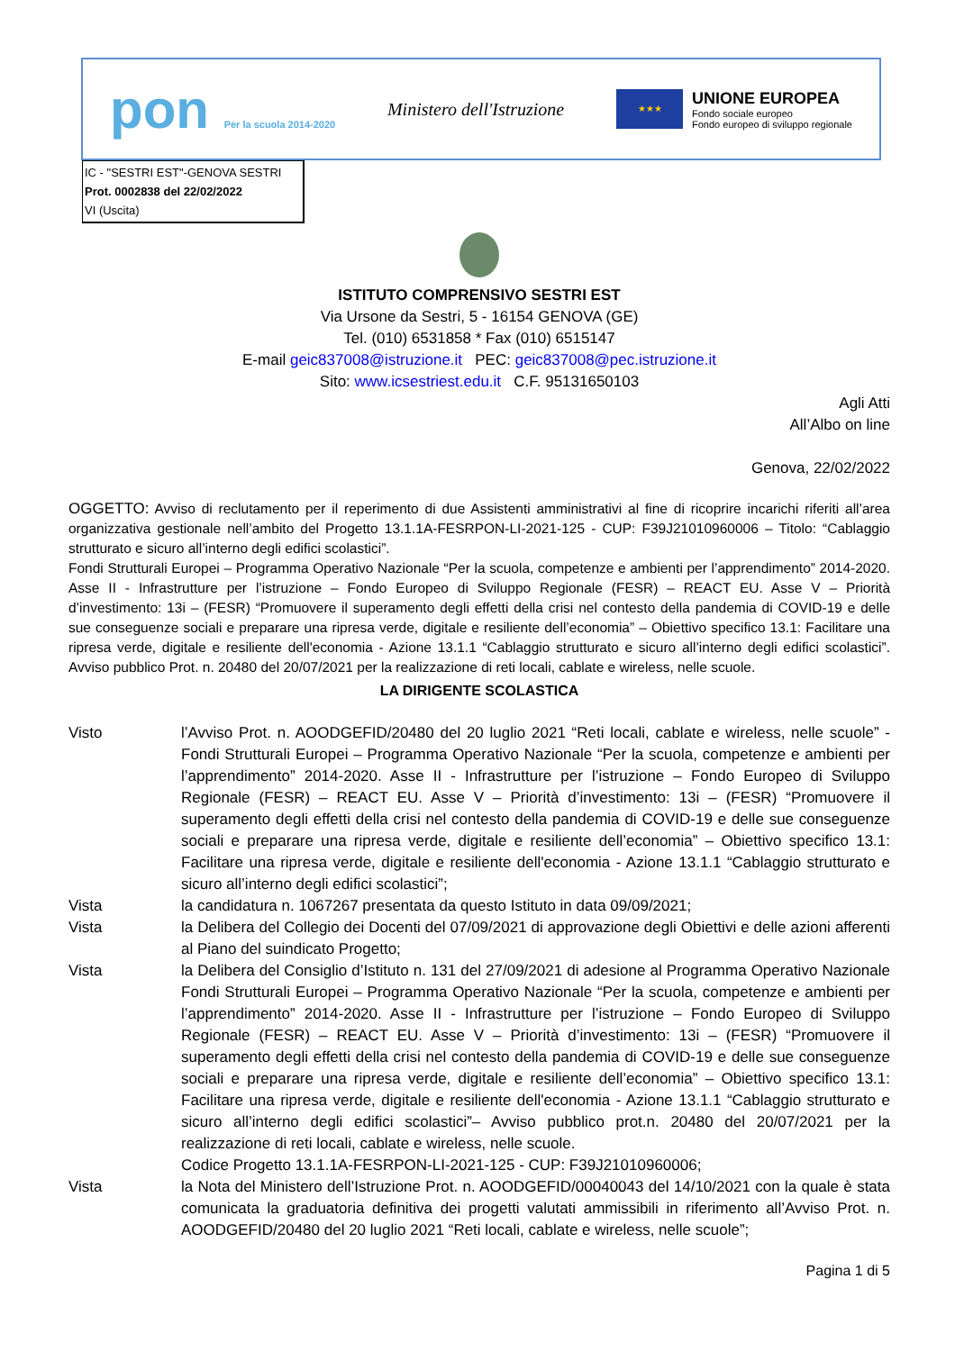pon Per la scuola 2014-2020
Ministero dell'Istruzione
★★★
UNIONE EUROPEA
Fondo sociale europeo
Fondo europeo di sviluppo regionale
IC - "SESTRI EST"-GENOVA SESTRI
Prot. 0002838 del 22/02/2022
VI (Uscita)
ISTITUTO COMPRENSIVO SESTRI EST
Via Ursone da Sestri, 5 - 16154 GENOVA (GE)
Tel. (010) 6531858 * Fax (010) 6515147
E-mail geic837008@istruzione.it PEC: geic837008@pec.istruzione.it
Sito: www.icsestriest.edu.it C.F. 95131650103
Agli Atti
All’Albo on line
Genova, 22/02/2022
OGGETTO: Avviso di reclutamento per il reperimento di due Assistenti amministrativi al fine di ricoprire incarichi riferiti all’area organizzativa gestionale nell’ambito del Progetto 13.1.1A-FESRPON-LI-2021-125 - CUP: F39J21010960006 – Titolo: “Cablaggio strutturato e sicuro all’interno degli edifici scolastici”.
Fondi Strutturali Europei – Programma Operativo Nazionale “Per la scuola, competenze e ambienti per l’apprendimento” 2014-2020. Asse II - Infrastrutture per l’istruzione – Fondo Europeo di Sviluppo Regionale (FESR) – REACT EU. Asse V – Priorità d’investimento: 13i – (FESR) “Promuovere il superamento degli effetti della crisi nel contesto della pandemia di COVID-19 e delle sue conseguenze sociali e preparare una ripresa verde, digitale e resiliente dell’economia” – Obiettivo specifico 13.1: Facilitare una ripresa verde, digitale e resiliente dell'economia - Azione 13.1.1 “Cablaggio strutturato e sicuro all’interno degli edifici scolastici”. Avviso pubblico Prot. n. 20480 del 20/07/2021 per la realizzazione di reti locali, cablate e wireless, nelle scuole.
LA DIRIGENTE SCOLASTICA
Visto l’Avviso Prot. n. AOODGEFID/20480 del 20 luglio 2021 “Reti locali, cablate e wireless, nelle scuole” - Fondi Strutturali Europei – Programma Operativo Nazionale “Per la scuola, competenze e ambienti per l’apprendimento” 2014-2020. Asse II - Infrastrutture per l’istruzione – Fondo Europeo di Sviluppo Regionale (FESR) – REACT EU. Asse V – Priorità d’investimento: 13i – (FESR) “Promuovere il superamento degli effetti della crisi nel contesto della pandemia di COVID-19 e delle sue conseguenze sociali e preparare una ripresa verde, digitale e resiliente dell’economia” – Obiettivo specifico 13.1: Facilitare una ripresa verde, digitale e resiliente dell'economia - Azione 13.1.1 “Cablaggio strutturato e sicuro all’interno degli edifici scolastici”;
Vista la candidatura n. 1067267 presentata da questo Istituto in data 09/09/2021;
Vista la Delibera del Collegio dei Docenti del 07/09/2021 di approvazione degli Obiettivi e delle azioni afferenti al Piano del suindicato Progetto;
Vista la Delibera del Consiglio d’Istituto n. 131 del 27/09/2021 di adesione al Programma Operativo Nazionale Fondi Strutturali Europei – Programma Operativo Nazionale “Per la scuola, competenze e ambienti per l’apprendimento” 2014-2020. Asse II - Infrastrutture per l’istruzione – Fondo Europeo di Sviluppo Regionale (FESR) – REACT EU. Asse V – Priorità d’investimento: 13i – (FESR) “Promuovere il superamento degli effetti della crisi nel contesto della pandemia di COVID-19 e delle sue conseguenze sociali e preparare una ripresa verde, digitale e resiliente dell’economia” – Obiettivo specifico 13.1: Facilitare una ripresa verde, digitale e resiliente dell'economia - Azione 13.1.1 “Cablaggio strutturato e sicuro all’interno degli edifici scolastici”– Avviso pubblico prot.n. 20480 del 20/07/2021 per la realizzazione di reti locali, cablate e wireless, nelle scuole.
Codice Progetto 13.1.1A-FESRPON-LI-2021-125 - CUP: F39J21010960006;
Vista la Nota del Ministero dell’Istruzione Prot. n. AOODGEFID/00040043 del 14/10/2021 con la quale è stata comunicata la graduatoria definitiva dei progetti valutati ammissibili in riferimento all’Avviso Prot. n. AOODGEFID/20480 del 20 luglio 2021 “Reti locali, cablate e wireless, nelle scuole”;
Pagina 1 di 5